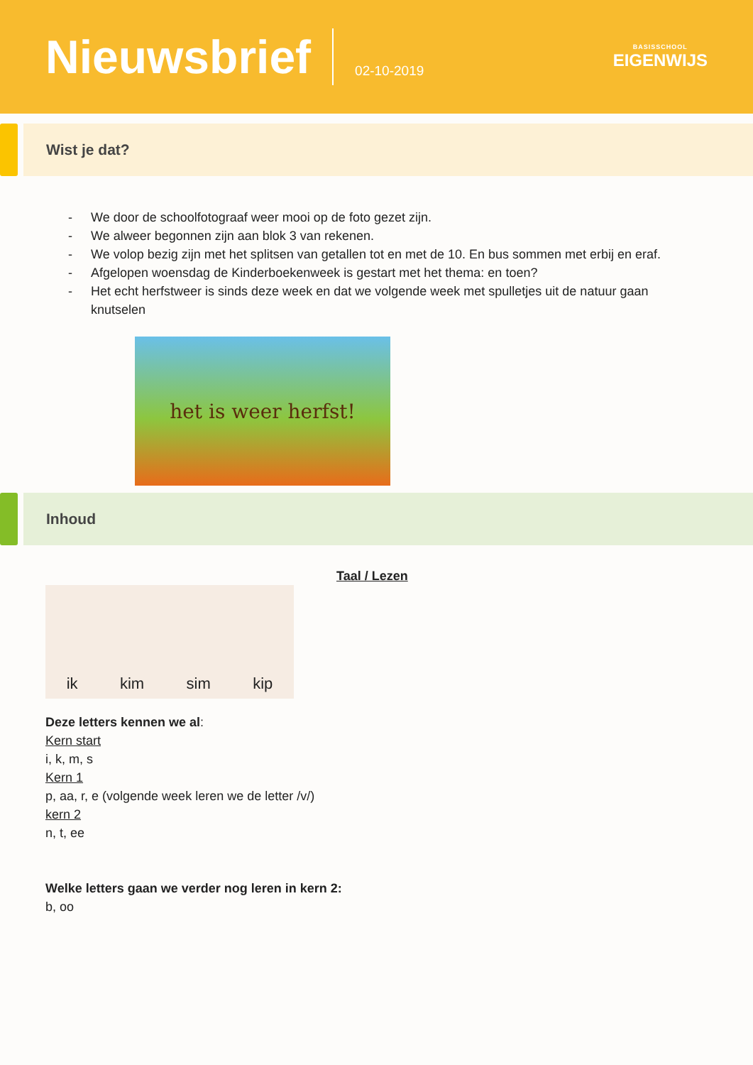Nieuwsbrief
02-10-2019
BASISSCHOOL
EIGENWIJS
Wist je dat?
- We door de schoolfotograaf weer mooi op de foto gezet zijn.
- We alweer begonnen zijn aan blok 3 van rekenen.
- We volop bezig zijn met het splitsen van getallen tot en met de 10. En bus sommen met erbij en eraf.
- Afgelopen woensdag de Kinderboekenweek is gestart met het thema: en toen?
- Het echt herfstweer is sinds deze week en dat we volgende week met spulletjes uit de natuur gaan knutselen
het is weer herfst!
Inhoud
Taal / Lezen
ik kim sim kip
Deze letters kennen we al:
Kern start
i, k, m, s
Kern 1
p, aa, r, e (volgende week leren we de letter /v/)
kern 2
n, t, ee
Welke letters gaan we verder nog leren in kern 2:
b, oo